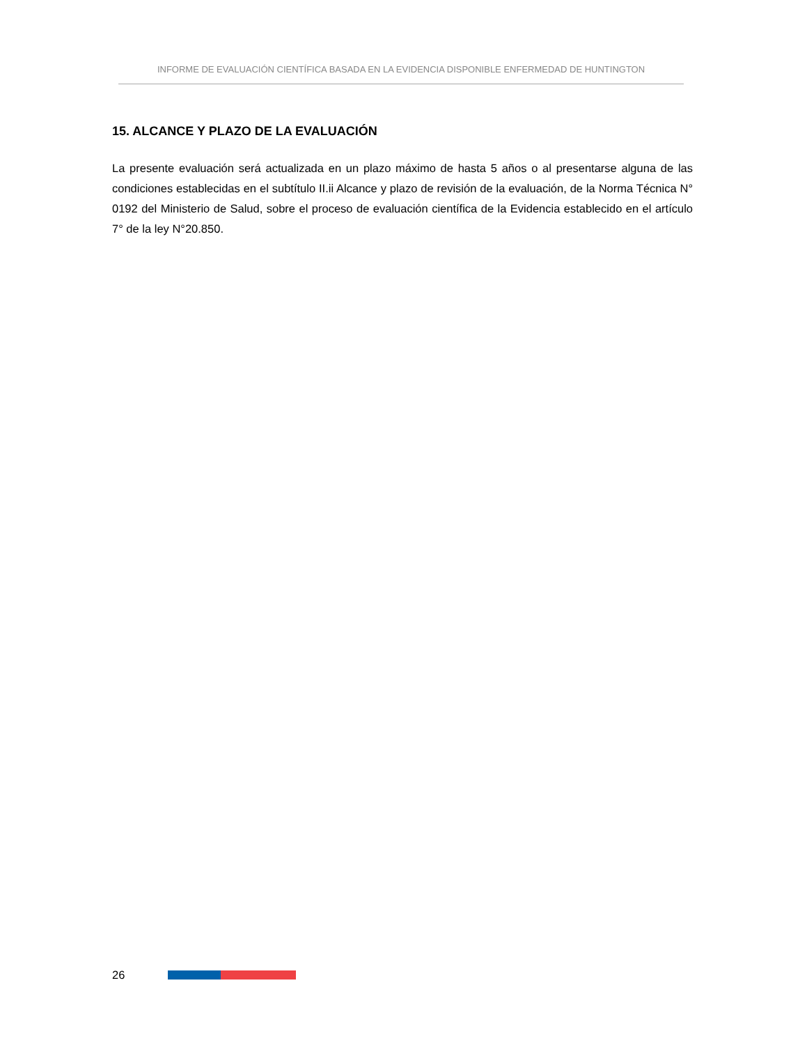INFORME DE EVALUACIÓN CIENTÍFICA BASADA EN LA EVIDENCIA DISPONIBLE ENFERMEDAD DE HUNTINGTON
15. ALCANCE Y PLAZO DE LA EVALUACIÓN
La presente evaluación será actualizada en un plazo máximo de hasta 5 años o al presentarse alguna de las condiciones establecidas en el subtítulo II.ii Alcance y plazo de revisión de la evaluación, de la Norma Técnica N° 0192 del Ministerio de Salud, sobre el proceso de evaluación científica de la Evidencia establecido en el artículo 7° de la ley N°20.850.
26